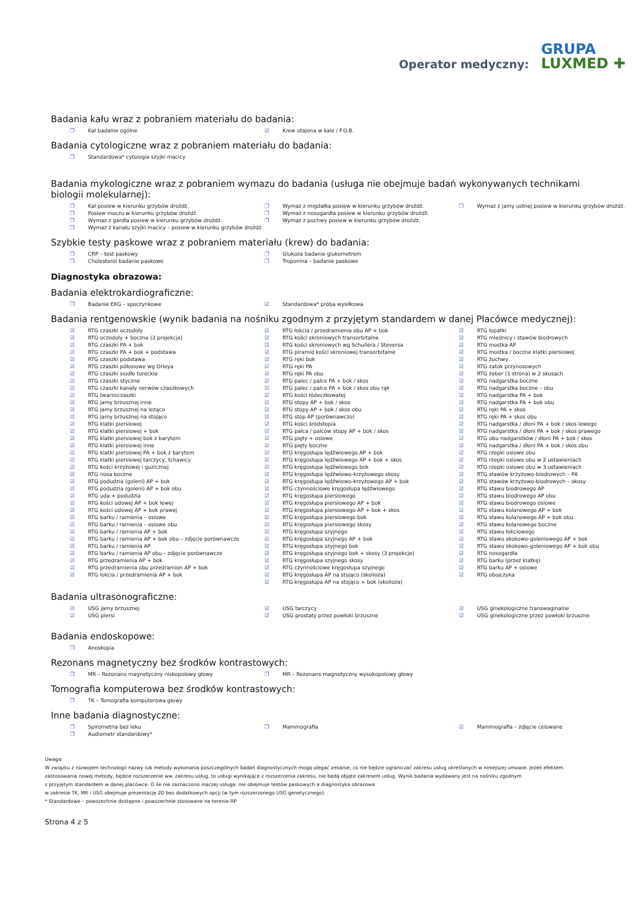Operator medyczny: GRUPA
LUXMED ✚
Badania kału wraz z pobraniem materiału do badania:
❒ Kał badanie ogólne
☑ Krew utajona w kale / F.O.B.
Badania cytologiczne wraz z pobraniem materiału do badania:
❒ Standardowa* cytologia szyjki macicy
Badania mykologiczne wraz z pobraniem wymazu do badania (usługa nie obejmuje badań wykonywanych technikami biologii molekularnej):
❒ Kał posiew w kierunku grzybów drożdż.
❒ Posiew moczu w kierunku grzybów drożdż.
❒ Wymaz z gardła posiew w kierunku grzybów drożdż.
❒ Wymaz z kanału szyjki macicy – posiew w kierunku grzybów drożdż.
❒ Wymaz z migdałka posiew w kierunku grzybów drożdż.
❒ Wymaz z nosogardła posiew w kierunku grzybów drożdż.
❒ Wymaz z pochwy posiew w kierunku grzybów drożdż.
❒ Wymaz z jamy ustnej posiew w kierunku grzybów drożdż.
Szybkie testy paskowe wraz z pobraniem materiału (krew) do badania:
❒ CRP – test paskowy
❒ Cholesterol badanie paskowe
❒ Glukoza badanie glukometrem
❒ Troponina – badanie paskowe
Diagnostyka obrazowa:
Badania elektrokardiograficzne:
❒ Badanie EKG – spoczynkowe
☑ Standardowa* próba wysiłkowa
Badania rentgenowskie (wynik badania na nośniku zgodnym z przyjętym standardem w danej Placówce medycznej):
☑ RTG czaszki oczodoły
☑ RTG oczodoły + boczne (2 projekcje)
☑ RTG czaszki PA + bok
☑ RTG czaszki PA + bok + podstawa
☑ RTG czaszki podstawa
☑ RTG czaszki półosiowe wg Orleya
☑ RTG czaszki siodło tureckie
☑ RTG czaszki styczne
☑ RTG czaszki kanały nerwów czaszkowych
☑ RTG twarzoczaszki
☑ RTG jamy brzusznej inne
☑ RTG jamy brzusznej na leżąco
☑ RTG jamy brzusznej na stojąco
☑ RTG klatki piersiowej
☑ RTG klatki piersiowej + bok
☑ RTG klatki piersiowej bok z barytem
☑ RTG klatki piersiowej inne
☑ RTG klatki piersiowej PA + bok z barytem
☑ RTG klatki piersiowej tarczycy, tchawicy
☑ RTG kości krzyżowej i guzicznej
☑ RTG nosa boczne
☑ RTG podudzia (goleni) AP + bok
☑ RTG podudzia (goleni) AP + bok obu
☑ RTG uda + podudzia
☑ RTG kości udowej AP + bok lewej
☑ RTG kości udowej AP + bok prawej
☑ RTG barku / ramienia – osiowe
☑ RTG barku / ramienia – osiowe obu
☑ RTG barku / ramienia AP + bok
☑ RTG barku / ramienia AP + bok obu – zdjęcie porównawcze
☑ RTG barku / ramienia AP
☑ RTG barku / ramienia AP obu – zdjęcie porównawcze
☑ RTG przedramienia AP + bok
☑ RTG przedramienia obu przedramion AP + bok
☑ RTG łokcia / przedramienia AP + bok
☑ RTG łokcia / przedramienia obu AP + bok
☑ RTG kości skroniowych transorbitalne
☑ RTG kości skroniowych wg Schullera / Steversa
☑ RTG piramid kości skroniowej transorbitalne
☑ RTG ręki bok
☑ RTG ręki PA
☑ RTG ręki PA obu
☑ RTG palec / palce PA + bok / skos
☑ RTG palec / palce PA + bok / skos obu rąk
☑ RTG kości łódeczkowatej
☑ RTG stopy AP + bok / skos
☑ RTG stopy AP + bok / skos obu
☑ RTG stóp AP (porównawczo)
☑ RTG kości śródstopia
☑ RTG palca / palców stopy AP + bok / skos
☑ RTG pięty + osiowe
☑ RTG pięty boczne
☑ RTG kręgosłupa lędźwiowego AP + bok
☑ RTG kręgosłupa lędźwiowego AP + bok + skos
☑ RTG kręgosłupa lędźwiowego bok
☑ RTG kręgosłupa lędźwiowo-krzyżowego skosy
☑ RTG kręgosłupa lędźwiowo-krzyżowego AP + bok
☑ RTG czynnościowe kręgosłupa lędźwiowego
☑ RTG kręgosłupa piersiowego
☑ RTG kręgosłupa piersiowego AP + bok
☑ RTG kręgosłupa piersiowego AP + bok + skos
☑ RTG kręgosłupa piersiowego bok
☑ RTG kręgosłupa piersiowego skosy
☑ RTG kręgosłupa szyjnego
☑ RTG kręgosłupa szyjnego AP + bok
☑ RTG kręgosłupa szyjnego bok
☑ RTG kręgosłupa szyjnego bok + skosy (3 projekcje)
☑ RTG kręgosłupa szyjnego skosy
☑ RTG czynnościowe kręgosłupa szyjnego
☑ RTG kręgosłupa AP na stojąco (skolioza)
☑ RTG kręgosłupa AP na stojąco + bok (skolioza)
☑ RTG łopatki
☑ RTG miednicy i stawów biodrowych
☑ RTG mostka AP
☑ RTG mostka / boczne klatki piersiowej
☑ RTG żuchwy
☑ RTG zatok przynosowych
☑ RTG żeber (1 strona) w 2 skosach
☑ RTG nadgarstka boczne
☑ RTG nadgarstka boczne – obu
☑ RTG nadgarstka PA + bok
☑ RTG nadgarstka PA + bok obu
☑ RTG ręki PA + skos
☑ RTG ręki PA + skos obu
☑ RTG nadgarstka / dłoni PA + bok / skos lewego
☑ RTG nadgarstka / dłoni PA + bok / skos prawego
☑ RTG obu nadgarstków / dłoni PA + bok / skos
☑ RTG nadgarstka / dłoni PA + bok / skos obu
☑ RTG rzepki osiowe obu
☑ RTG rzepki osiowe obu w 2 ustawieniach
☑ RTG rzepki osiowe obu w 3 ustawieniach
☑ RTG stawów krzyżowo-biodrowych – PA
☑ RTG stawów krzyżowo-biodrowych – skosy
☑ RTG stawu biodrowego AP
☑ RTG stawu biodrowego AP obu
☑ RTG stawu biodrowego osiowe
☑ RTG stawu kolanowego AP + bok
☑ RTG stawu kolanowego AP + bok obu
☑ RTG stawu kolanowego boczne
☑ RTG stawu łokciowego
☑ RTG stawu skokowo-goleniowego AP + bok
☑ RTG stawu skokowo-goleniowego AP + bok obu
☑ RTG nosogardła
☑ RTG barku (przez klatkę)
☑ RTG barku AP + osiowe
☑ RTG obojczyka
Badania ultrasonograficzne:
☑ USG jamy brzusznej
☑ USG piersi
☑ USG tarczycy
☑ USG prostaty przez powłoki brzuszne
☑ USG ginekologiczne transwaginalne
☑ USG ginekologiczne przez powłoki brzuszne
Badania endoskopowe:
❒ Anoskopia
Rezonans magnetyczny bez środków kontrastowych:
❒ MR – Rezonans magnetyczny niskopolowy głowy
❒ MR – Rezonans magnetyczny wysokopolowy głowy
Tomografia komputerowa bez środków kontrastowych:
❒ TK – Tomografia komputerowa głowy
Inne badania diagnostyczne:
❒ Spirometria bez leku
❒ Audiometr standardowy*
❒ Mammografia
☑ Mammografia – zdjęcie celowane
Uwaga:
W związku z rozwojem technologii nazwy lub metody wykonania poszczególnych badań diagnostycznych mogą ulegać zmianie, co nie będzie ograniczać zakresu usług określonych w niniejszej umowie. Jeżeli efektem zastosowania nowej metody, będzie rozszerzenie ww. zakresu usług, to usługi wynikające z rozszerzenia zakresu, nie będą objęte zakresem usług. Wynik badania wydawany jest na nośniku zgodnym
z przyjętym standardem w danej placówce. O ile nie zaznaczono inaczej usługa: nie obejmuje testów paskowych a diagnostyka obrazowa
w zakresie TK, MR i USG obejmuje prezentację 2D bez dodatkowych opcji (w tym rozszerzonego USG genetycznego).
* Standardowe – powszechnie dostępne i powszechnie stosowane na terenie RP
Strona 4 z 5